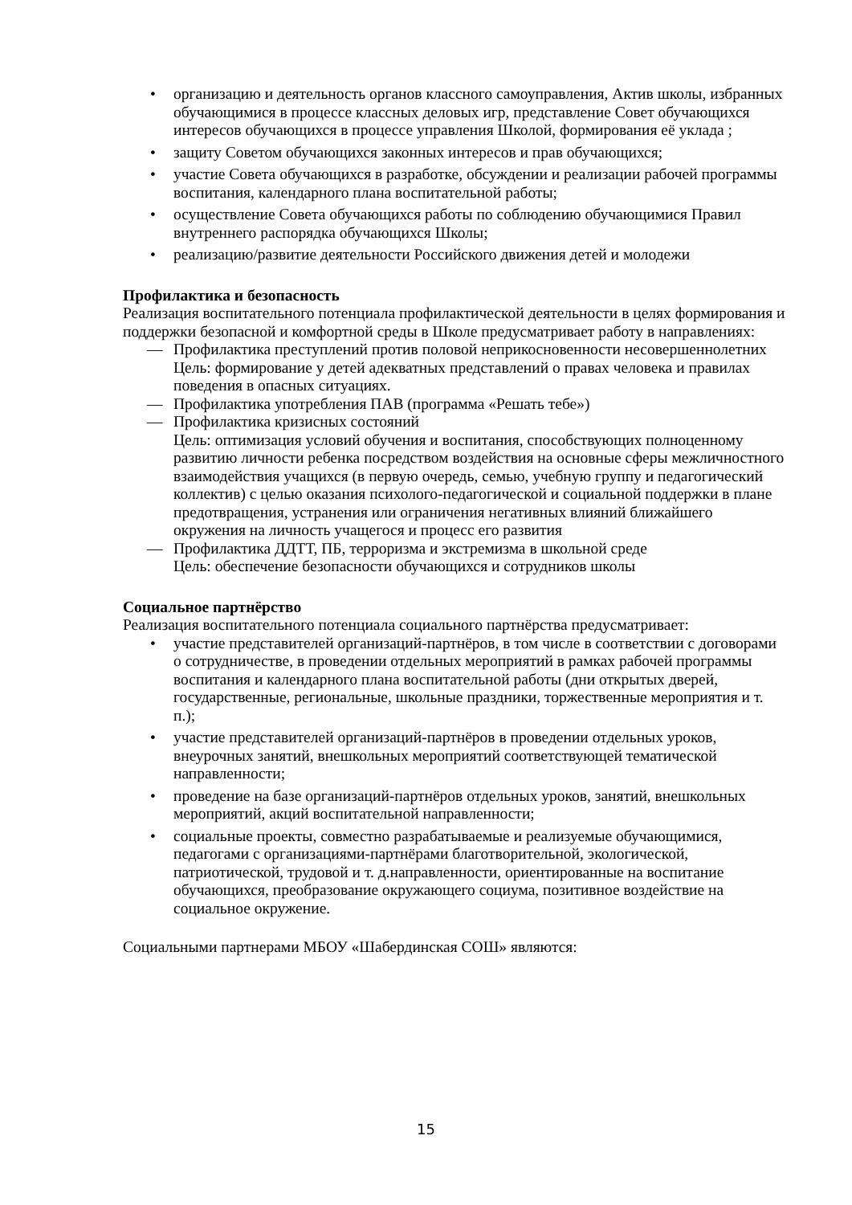• организацию и деятельность органов классного самоуправления, Актив школы, избранных обучающимися в процессе классных деловых игр, представление Совет обучающихся интересов обучающихся в процессе управления Школой, формирования её уклада ;
• защиту Советом обучающихся законных интересов и прав обучающихся;
• участие Совета обучающихся в разработке, обсуждении и реализации рабочей программы воспитания, календарного плана воспитательной работы;
• осуществление Совета обучающихся работы по соблюдению обучающимися Правил внутреннего распорядка обучающихся Школы;
• реализацию/развитие деятельности Российского движения детей и молодежи
Профилактика и безопасность
Реализация воспитательного потенциала профилактической деятельности в целях формирования и поддержки безопасной и комфортной среды в Школе предусматривает работу в направлениях:
— Профилактика преступлений против половой неприкосновенности несовершеннолетних
Цель: формирование у детей адекватных представлений о правах человека и правилах поведения в опасных ситуациях.
— Профилактика употребления ПАВ (программа «Решать тебе»)
— Профилактика кризисных состояний
Цель: оптимизация условий обучения и воспитания, способствующих полноценному развитию личности ребенка посредством воздействия на основные сферы межличностного взаимодействия учащихся (в первую очередь, семью, учебную группу и педагогический коллектив) с целью оказания психолого-педагогической и социальной поддержки в плане предотвращения, устранения или ограничения негативных влияний ближайшего окружения на личность учащегося и процесс его развития
— Профилактика ДДТТ, ПБ, терроризма и экстремизма в школьной среде
Цель: обеспечение безопасности обучающихся и сотрудников школы
Социальное партнёрство
Реализация воспитательного потенциала социального партнёрства предусматривает:
• участие представителей организаций-партнёров, в том числе в соответствии с договорами о сотрудничестве, в проведении отдельных мероприятий в рамках рабочей программы воспитания и календарного плана воспитательной работы (дни открытых дверей, государственные, региональные, школьные праздники, торжественные мероприятия и т. п.);
• участие представителей организаций-партнёров в проведении отдельных уроков, внеурочных занятий, внешкольных мероприятий соответствующей тематической направленности;
• проведение на базе организаций-партнёров отдельных уроков, занятий, внешкольных мероприятий, акций воспитательной направленности;
• социальные проекты, совместно разрабатываемые и реализуемые обучающимися, педагогами с организациями-партнёрами благотворительной, экологической, патриотической, трудовой и т. д.направленности, ориентированные на воспитание обучающихся, преобразование окружающего социума, позитивное воздействие на социальное окружение.
Социальными партнерами МБОУ «Шабердинская СОШ» являются:
15